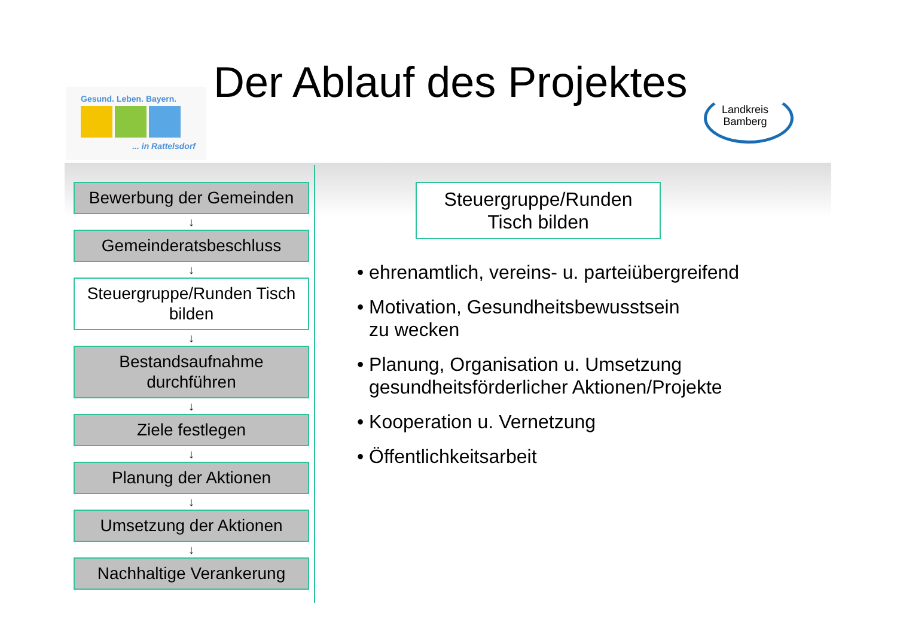Gesund. Leben. Bayern.
... in Rattelsdorf
Der Ablauf des Projektes
Landkreis
Bamberg
Bewerbung der Gemeinden
↓
Gemeinderatsbeschluss
↓
Steuergruppe/Runden Tisch bilden
↓
Bestandsaufnahme durchführen
↓
Ziele festlegen
↓
Planung der Aktionen
↓
Umsetzung der Aktionen
↓
Nachhaltige Verankerung
Steuergruppe/Runden
Tisch bilden
• ehrenamtlich, vereins- u. parteiübergreifend
• Motivation, Gesundheitsbewusstsein
zu wecken
• Planung, Organisation u. Umsetzung
gesundheitsförderlicher Aktionen/Projekte
• Kooperation u. Vernetzung
• Öffentlichkeitsarbeit